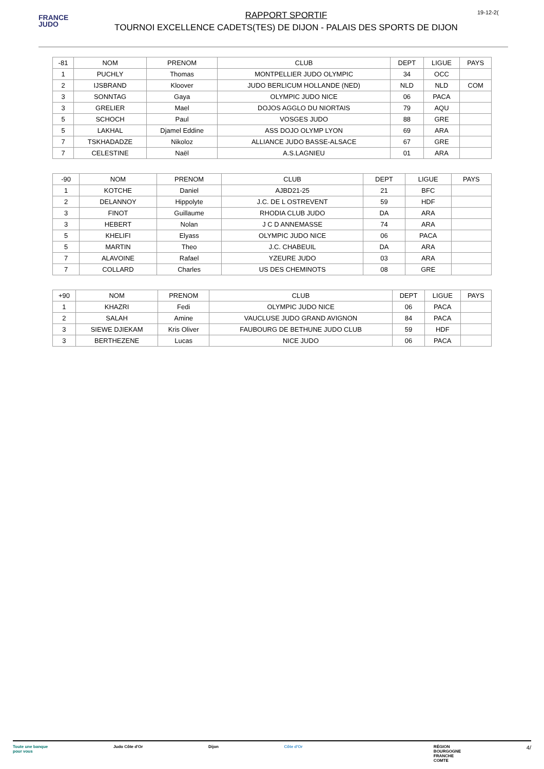FRANCE
JUDO
RAPPORT SPORTIF
TOURNOI EXCELLENCE CADETS(TES) DE DIJON - PALAIS DES SPORTS DE DIJON
19-12-2(
| -81 | NOM | PRENOM | CLUB | DEPT | LIGUE | PAYS |
| 1 | PUCHLY | Thomas | MONTPELLIER JUDO OLYMPIC | 34 | OCC | |
| 2 | IJSBRAND | Kloover | JUDO BERLICUM HOLLANDE (NED) | NLD | NLD | COM |
| 3 | SONNTAG | Gaya | OLYMPIC JUDO NICE | 06 | PACA | |
| 3 | GRELIER | Mael | DOJOS AGGLO DU NIORTAIS | 79 | AQU | |
| 5 | SCHOCH | Paul | VOSGES JUDO | 88 | GRE | |
| 5 | LAKHAL | Djamel Eddine | ASS DOJO OLYMP LYON | 69 | ARA | |
| 7 | TSKHADADZE | Nikoloz | ALLIANCE JUDO BASSE-ALSACE | 67 | GRE | |
| 7 | CELESTINE | Naël | A.S.LAGNIEU | 01 | ARA | |
| -90 | NOM | PRENOM | CLUB | DEPT | LIGUE | PAYS |
| 1 | KOTCHE | Daniel | AJBD21-25 | 21 | BFC | |
| 2 | DELANNOY | Hippolyte | J.C. DE L OSTREVENT | 59 | HDF | |
| 3 | FINOT | Guillaume | RHODIA CLUB JUDO | DA | ARA | |
| 3 | HEBERT | Nolan | J C D ANNEMASSE | 74 | ARA | |
| 5 | KHELIFI | Elyass | OLYMPIC JUDO NICE | 06 | PACA | |
| 5 | MARTIN | Theo | J.C. CHABEUIL | DA | ARA | |
| 7 | ALAVOINE | Rafael | YZEURE JUDO | 03 | ARA | |
| 7 | COLLARD | Charles | US DES CHEMINOTS | 08 | GRE | |
| +90 | NOM | PRENOM | CLUB | DEPT | LIGUE | PAYS |
| 1 | KHAZRI | Fedi | OLYMPIC JUDO NICE | 06 | PACA | |
| 2 | SALAH | Amine | VAUCLUSE JUDO GRAND AVIGNON | 84 | PACA | |
| 3 | SIEWE DJIEKAM | Kris Oliver | FAUBOURG DE BETHUNE JUDO CLUB | 59 | HDF | |
| 3 | BERTHEZENE | Lucas | NICE JUDO | 06 | PACA | |
Toute une banque
pour vous Judo Côte d'Or Dijon Côte d'Or RÉGION
BOURGOGNE
FRANCHE
COMTE 4/